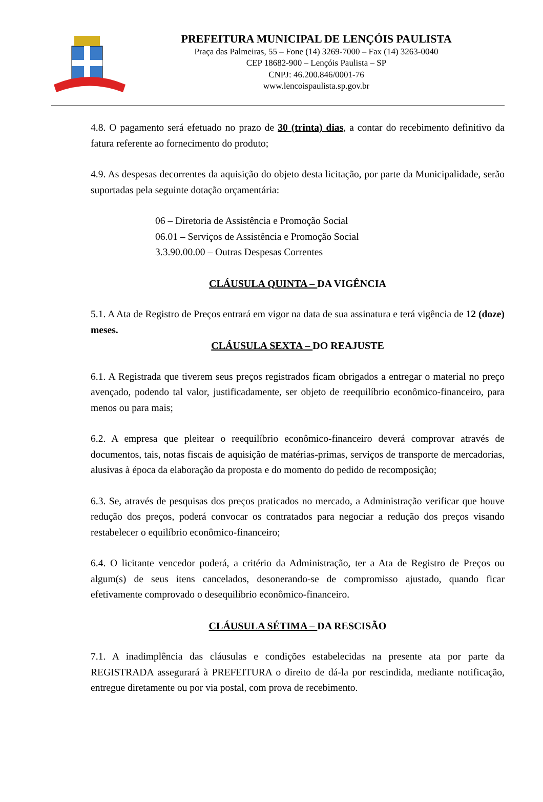PREFEITURA MUNICIPAL DE LENÇÓIS PAULISTA
Praça das Palmeiras, 55 – Fone (14) 3269-7000 – Fax (14) 3263-0040
CEP 18682-900 – Lençóis Paulista – SP
CNPJ: 46.200.846/0001-76
www.lencoispaulista.sp.gov.br
4.8. O pagamento será efetuado no prazo de 30 (trinta) dias, a contar do recebimento definitivo da fatura referente ao fornecimento do produto;
4.9. As despesas decorrentes da aquisição do objeto desta licitação, por parte da Municipalidade, serão suportadas pela seguinte dotação orçamentária:
06 – Diretoria de Assistência e Promoção Social
06.01 – Serviços de Assistência e Promoção Social
3.3.90.00.00 – Outras Despesas Correntes
CLÁUSULA QUINTA – DA VIGÊNCIA
5.1. A Ata de Registro de Preços entrará em vigor na data de sua assinatura e terá vigência de 12 (doze) meses.
CLÁUSULA SEXTA – DO REAJUSTE
6.1. A Registrada que tiverem seus preços registrados ficam obrigados a entregar o material no preço avençado, podendo tal valor, justificadamente, ser objeto de reequilíbrio econômico-financeiro, para menos ou para mais;
6.2. A empresa que pleitear o reequilíbrio econômico-financeiro deverá comprovar através de documentos, tais, notas fiscais de aquisição de matérias-primas, serviços de transporte de mercadorias, alusivas à época da elaboração da proposta e do momento do pedido de recomposição;
6.3. Se, através de pesquisas dos preços praticados no mercado, a Administração verificar que houve redução dos preços, poderá convocar os contratados para negociar a redução dos preços visando restabelecer o equilíbrio econômico-financeiro;
6.4. O licitante vencedor poderá, a critério da Administração, ter a Ata de Registro de Preços ou algum(s) de seus itens cancelados, desonerando-se de compromisso ajustado, quando ficar efetivamente comprovado o desequilíbrio econômico-financeiro.
CLÁUSULA SÉTIMA – DA RESCISÃO
7.1. A inadimplência das cláusulas e condições estabelecidas na presente ata por parte da REGISTRADA assegurará à PREFEITURA o direito de dá-la por rescindida, mediante notificação, entregue diretamente ou por via postal, com prova de recebimento.